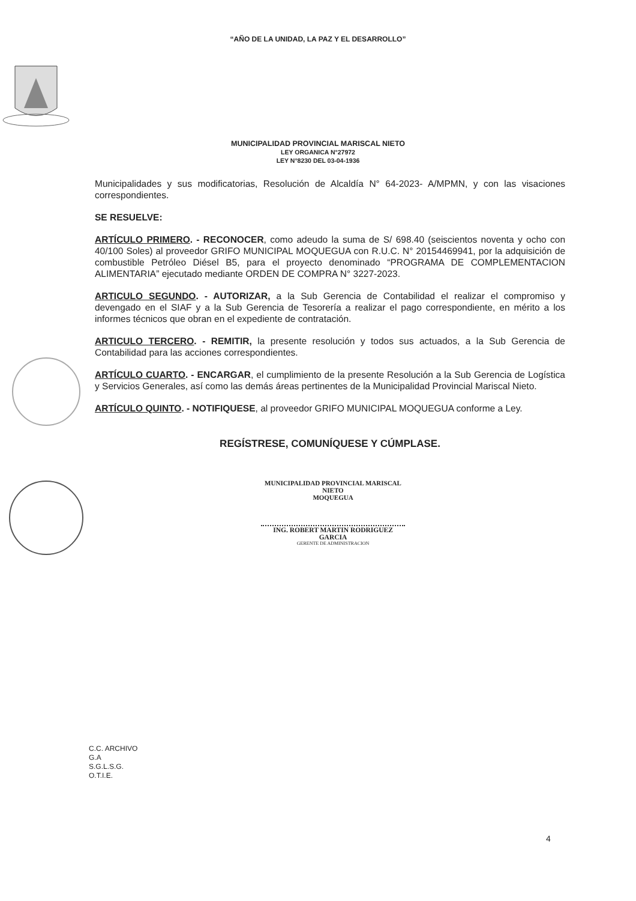“AÑO DE LA UNIDAD, LA PAZ Y EL DESARROLLO”
MUNICIPALIDAD PROVINCIAL MARISCAL NIETO
LEY ORGANICA N°27972
LEY N°8230 DEL 03-04-1936
Municipalidades y sus modificatorias, Resolución de Alcaldía N° 64-2023- A/MPMN, y con las visaciones correspondientes.
SE RESUELVE:
ARTÍCULO PRIMERO. - RECONOCER, como adeudo la suma de S/ 698.40 (seiscientos noventa y ocho con 40/100 Soles) al proveedor GRIFO MUNICIPAL MOQUEGUA con R.U.C. N° 20154469941, por la adquisición de combustible Petróleo Diésel B5, para el proyecto denominado “PROGRAMA DE COMPLEMENTACION ALIMENTARIA” ejecutado mediante ORDEN DE COMPRA N° 3227-2023.
ARTICULO SEGUNDO. - AUTORIZAR, a la Sub Gerencia de Contabilidad el realizar el compromiso y devengado en el SIAF y a la Sub Gerencia de Tesorería a realizar el pago correspondiente, en mérito a los informes técnicos que obran en el expediente de contratación.
ARTICULO TERCERO. - REMITIR, la presente resolución y todos sus actuados, a la Sub Gerencia de Contabilidad para las acciones correspondientes.
ARTÍCULO CUARTO. - ENCARGAR, el cumplimiento de la presente Resolución a la Sub Gerencia de Logística y Servicios Generales, así como las demás áreas pertinentes de la Municipalidad Provincial Mariscal Nieto.
ARTÍCULO QUINTO. - NOTIFIQUESE, al proveedor GRIFO MUNICIPAL MOQUEGUA conforme a Ley.
REGÍSTRESE, COMUNÍQUESE Y CÚMPLASE.
MUNICIPALIDAD PROVINCIAL MARISCAL NIETO
MOQUEGUA
ING. ROBERT MARTIN RODRIGUEZ GARCIA
GERENTE DE ADMINISTRACION
C.C. ARCHIVO
G.A
S.G.L.S.G.
O.T.I.E.
4